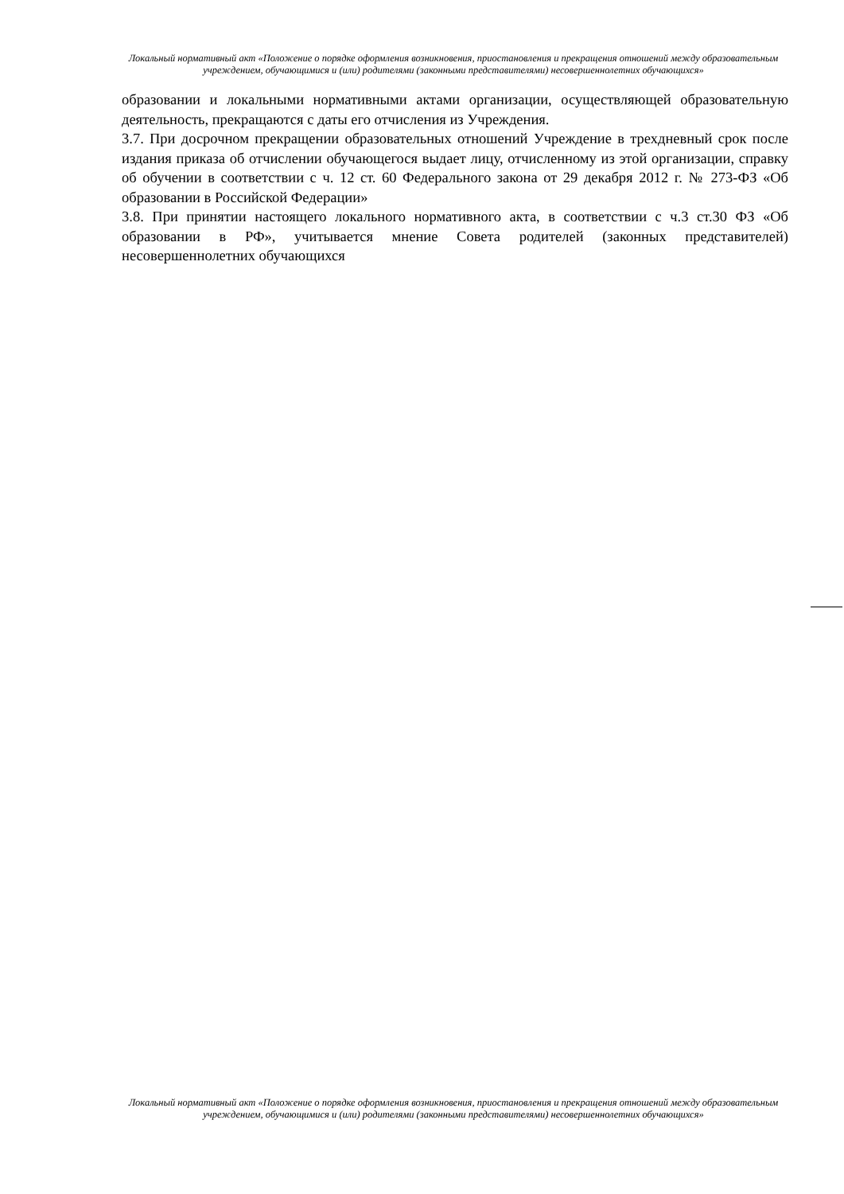Локальный нормативный акт «Положение о порядке оформления возникновения, приостановления и прекращения отношений между образовательным учреждением, обучающимися и (или) родителями (законными представителями) несовершеннолетних обучающихся»
образовании и локальными нормативными актами организации, осуществляющей образовательную деятельность, прекращаются с даты его отчисления из Учреждения.
3.7. При досрочном прекращении образовательных отношений Учреждение в трехдневный срок после издания приказа об отчислении обучающегося выдает лицу, отчисленному из этой организации, справку об обучении в соответствии с ч. 12 ст. 60 Федерального закона от 29 декабря 2012 г. № 273-ФЗ «Об образовании в Российской Федерации»
3.8. При принятии настоящего локального нормативного акта, в соответствии с ч.3 ст.30 ФЗ «Об образовании в РФ», учитывается мнение Совета родителей (законных представителей) несовершеннолетних обучающихся
Локальный нормативный акт «Положение о порядке оформления возникновения, приостановления и прекращения отношений между образовательным учреждением, обучающимися и (или) родителями (законными представителями) несовершеннолетних обучающихся»